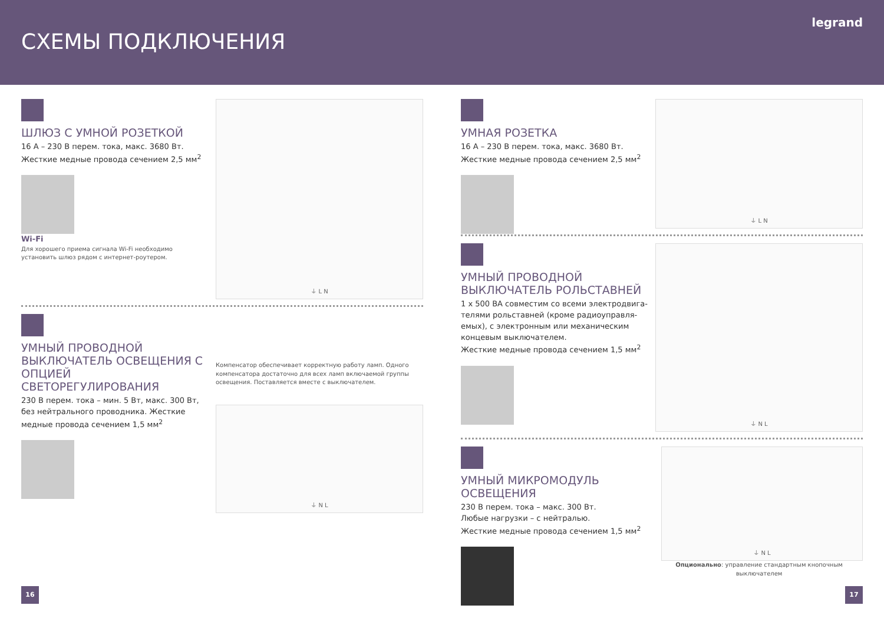СХЕМЫ ПОДКЛЮЧЕНИЯ
legrand
ШЛЮЗ С УМНОЙ РОЗЕТКОЙ
16 А – 230 В перем. тока, макс. 3680 Вт.
Жесткие медные провода сечением 2,5 мм<sup>2</sup>
Wi-Fi
Для хорошего приема сигнала Wi-Fi необходимо установить шлюз рядом с интернет-роутером.
⏚ L N
УМНЫЙ ПРОВОДНОЙ ВЫКЛЮЧАТЕЛЬ ОСВЕЩЕНИЯ С ОПЦИЕЙ СВЕТОРЕГУЛИРОВАНИЯ
230 В перем. тока – мин. 5 Вт, макс. 300 Вт, без нейтрального проводника. Жесткие медные провода сечением 1,5 мм<sup>2</sup>
Компенсатор обеспечивает корректную работу ламп. Одного компенсатора достаточно для всех ламп включаемой группы освещения. Поставляется вместе с выключателем.
⏚ N L
УМНАЯ РОЗЕТКА
16 А – 230 В перем. тока, макс. 3680 Вт.
Жесткие медные провода сечением 2,5 мм<sup>2</sup>
⏚ L N
УМНЫЙ ПРОВОДНОЙ ВЫКЛЮЧАТЕЛЬ РОЛЬСТАВНЕЙ
1 x 500 ВА совместим со всеми электродвига-телями рольставней (кроме радиоуправля-емых), с электронным или механическим концевым выключателем.
Жесткие медные провода сечением 1,5 мм<sup>2</sup>
⏚ N L
УМНЫЙ МИКРОМОДУЛЬ ОСВЕЩЕНИЯ
230 В перем. тока – макс. 300 Вт.
Любые нагрузки – с нейтралью.
Жесткие медные провода сечением 1,5 мм<sup>2</sup>
⏚ N L
Опционально: управление стандартным кнопочным выключателем
16 17